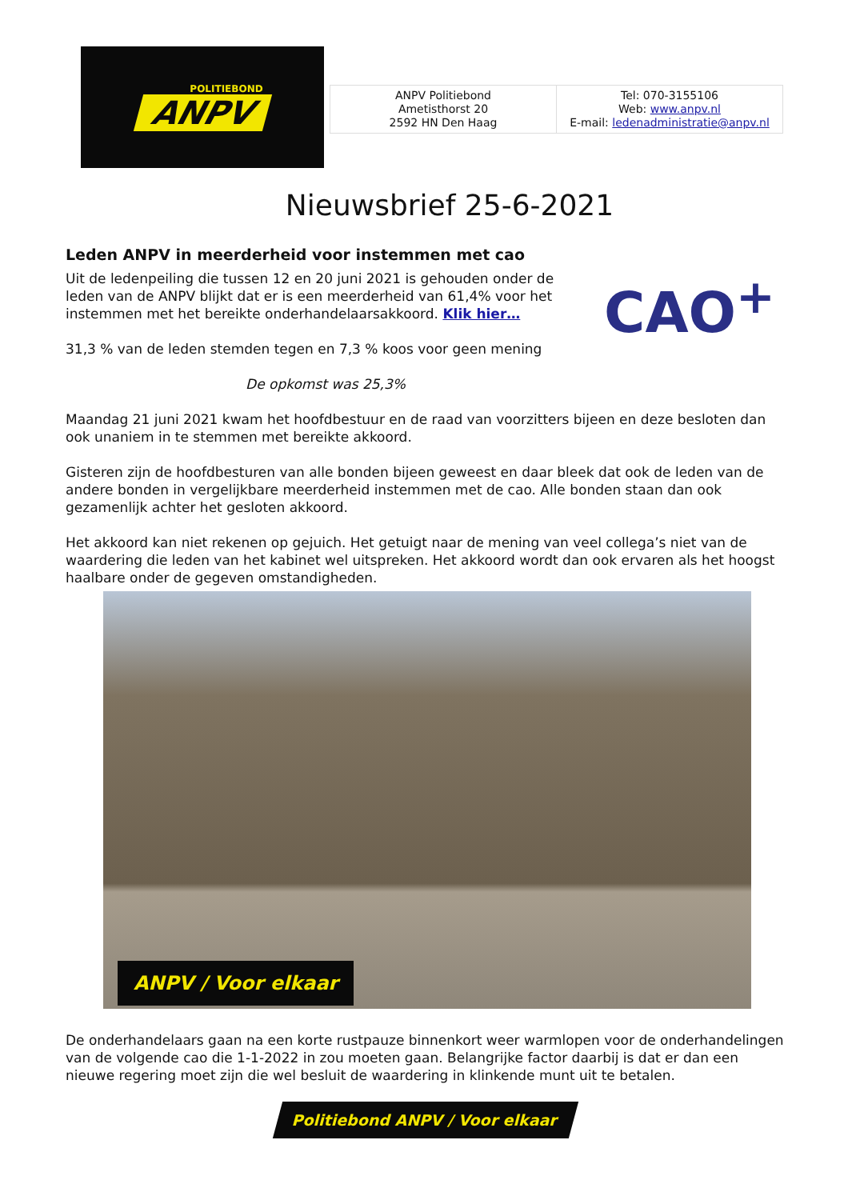POLITIEBOND
ANPV
| ANPV Politiebond Ametisthorst 20 2592 HN Den Haag | Tel: 070-3155106 Web: www.anpv.nl E-mail: ledenadministratie@anpv.nl |
Nieuwsbrief 25-6-2021
Leden ANPV in meerderheid voor instemmen met cao
Uit de ledenpeiling die tussen 12 en 20 juni 2021 is gehouden onder de leden van de ANPV blijkt dat er is een meerderheid van 61,4% voor het instemmen met het bereikte onderhandelaarsakkoord. Klik hier…
31,3 % van de leden stemden tegen en 7,3 % koos voor geen mening
De opkomst was 25,3%
CAO<sup>+</sup>
Maandag 21 juni 2021 kwam het hoofdbestuur en de raad van voorzitters bijeen en deze besloten dan ook unaniem in te stemmen met bereikte akkoord.
Gisteren zijn de hoofdbesturen van alle bonden bijeen geweest en daar bleek dat ook de leden van de andere bonden in vergelijkbare meerderheid instemmen met de cao. Alle bonden staan dan ook gezamenlijk achter het gesloten akkoord.
Het akkoord kan niet rekenen op gejuich. Het getuigt naar de mening van veel collega’s niet van de waardering die leden van het kabinet wel uitspreken. Het akkoord wordt dan ook ervaren als het hoogst haalbare onder de gegeven omstandigheden.
ANPV / Voor elkaar
De onderhandelaars gaan na een korte rustpauze binnenkort weer warmlopen voor de onderhandelingen van de volgende cao die 1-1-2022 in zou moeten gaan. Belangrijke factor daarbij is dat er dan een nieuwe regering moet zijn die wel besluit de waardering in klinkende munt uit te betalen.
Politiebond ANPV / Voor elkaar